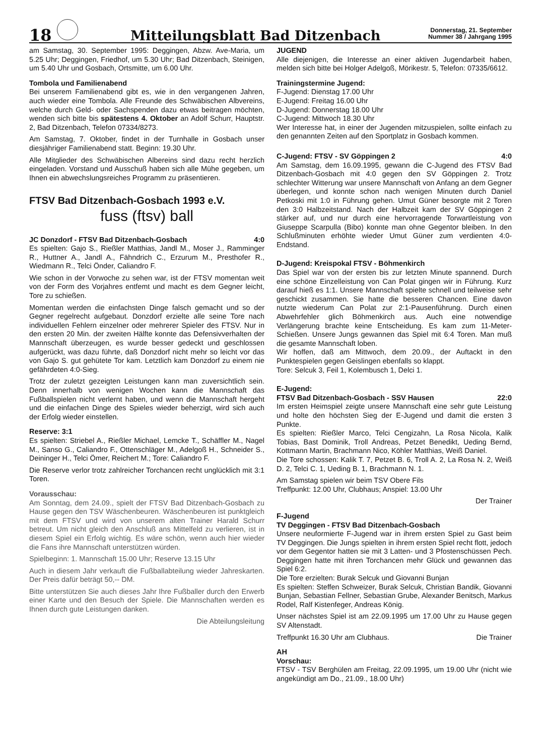18
Mitteilungsblatt Bad Ditzenbach
Donnerstag, 21. September
Nummer 38 / Jahrgang 1995
am Samstag, 30. September 1995: Deggingen, Abzw. Ave-Maria, um 5.25 Uhr; Deggingen, Friedhof, um 5.30 Uhr; Bad Ditzenbach, Steinigen, um 5.40 Uhr und Gosbach, Ortsmitte, um 6.00 Uhr.
Tombola und Familienabend
Bei unserem Familienabend gibt es, wie in den vergangenen Jahren, auch wieder eine Tombola. Alle Freunde des Schwäbischen Albvereins, welche durch Geld- oder Sachspenden dazu etwas beitragen möchten, wenden sich bitte bis spätestens 4. Oktober an Adolf Schurr, Hauptstr. 2, Bad Ditzenbach, Telefon 07334/8273.
Am Samstag, 7. Oktober, findet in der Turnhalle in Gosbach unser diesjähriger Familienabend statt. Beginn: 19.30 Uhr.
Alle Mitglieder des Schwäbischen Albereins sind dazu recht herzlich eingeladen. Vorstand und Ausschuß haben sich alle Mühe gegeben, um Ihnen ein abwechslungsreiches Programm zu präsentieren.
FTSV Bad Ditzenbach-Gosbach 1993 e.V.
fuss (ftsv) ball
JC Donzdorf - FTSV Bad Ditzenbach-Gosbach 4:0
Es spielten: Gajo S., Rießler Matthias, Jandl M., Moser J., Ramminger R., Huttner A., Jandl A., Fähndrich C., Erzurum M., Presthofer R., Wiedmann R., Telci Önder, Caliandro F.
Wie schon in der Vorwoche zu sehen war, ist der FTSV momentan weit von der Form des Vorjahres entfemt und macht es dem Gegner leicht, Tore zu schießen.
Momentan werden die einfachsten Dinge falsch gemacht und so der Gegner regelrecht aufgebaut. Donzdorf erzielte alle seine Tore nach individuellen Fehlern einzelner oder mehrerer Spieler des FTSV. Nur in den ersten 20 Min. der zweiten Hälfte konnte das Defensivverhalten der Mannschaft überzeugen, es wurde besser gedeckt und geschlossen aufgerückt, was dazu führte, daß Donzdorf nicht mehr so leicht vor das von Gajo S. gut gehütete Tor kam. Letztlich kam Donzdorf zu einem nie gefährdeten 4:0-Sieg.
Trotz der zuletzt gezeigten Leistungen kann man zuversichtlich sein. Denn innerhalb von wenigen Wochen kann die Mannschaft das Fußballspielen nicht verlernt haben, und wenn die Mannschaft hergeht und die einfachen Dinge des Spieles wieder beherzigt, wird sich auch der Erfolg wieder einstellen.
Reserve: 3:1
Es spielten: Striebel A., Rießler Michael, Lemcke T., Schäffler M., Nagel M., Sanso G., Caliandro F., Ottenschläger M., Adelgoß H., Schneider S., Deininger H., Telci Ömer, Reichert M.; Tore: Caliandro F.
Die Reserve verlor trotz zahlreicher Torchancen recht unglücklich mit 3:1 Toren.
Vorausschau:
Am Sonntag, dem 24.09., spielt der FTSV Bad Ditzenbach-Gosbach zu Hause gegen den TSV Wäschenbeuren. Wäschenbeuren ist punktgleich mit dem FTSV und wird von unserem alten Trainer Harald Schurr betreut. Um nicht gleich den Anschluß ans Mittelfeld zu verlieren, ist in diesem Spiel ein Erfolg wichtig. Es wäre schön, wenn auch hier wieder die Fans ihre Mannschaft unterstützen würden.
Spielbeginn: 1. Mannschaft 15.00 Uhr; Reserve 13.15 Uhr
Auch in diesem Jahr verkauft die Fußballabteilung wieder Jahreskarten. Der Preis dafür beträgt 50,-- DM.
Bitte unterstützen Sie auch dieses Jahr Ihre Fußballer durch den Erwerb einer Karte und den Besuch der Spiele. Die Mannschaften werden es Ihnen durch gute Leistungen danken.
Die Abteilungsleitung
JUGEND
Alle diejenigen, die Interesse an einer aktiven Jugendarbeit haben, melden sich bitte bei Holger Adelgoß, Mörikestr. 5, Telefon: 07335/6612.
Trainingstermine Jugend:
F-Jugend: Dienstag 17.00 Uhr
E-Jugend: Freitag 16.00 Uhr
D-Jugend: Donnerstag 18.00 Uhr
C-Jugend: Mittwoch 18.30 Uhr
Wer Interesse hat, in einer der Jugenden mitzuspielen, sollte einfach zu den genannten Zeiten auf den Sportplatz in Gosbach kommen.
C-Jugend: FTSV - SV Göppingen 2 4:0
Am Samstag, dem 16.09.1995, gewann die C-Jugend des FTSV Bad Ditzenbach-Gosbach mit 4:0 gegen den SV Göppingen 2. Trotz schlechter Witterung war unsere Mannschaft von Anfang an dem Gegner überlegen, und konnte schon nach wenigen Minuten durch Daniel Petkoski mit 1:0 in Führung gehen. Umut Güner besorgte mit 2 Toren den 3:0 Halbzeitstand. Nach der Halbzeit kam der SV Göppingen 2 stärker auf, und nur durch eine hervorragende Torwartleistung von Giuseppe Scarpulla (Bibo) konnte man ohne Gegentor bleiben. In den Schlußminuten erhöhte wieder Umut Güner zum verdienten 4:0-Endstand.
D-Jugend: Kreispokal FTSV - Böhmenkirch
Das Spiel war von der ersten bis zur letzten Minute spannend. Durch eine schöne Einzelleistung von Can Polat gingen wir in Führung. Kurz darauf hieß es 1:1. Unsere Mannschaft spielte schnell und teilweise sehr geschickt zusammen. Sie hatte die besseren Chancen. Eine davon nutzte wiederum Can Polat zur 2:1-Pausenführung. Durch einen Abwehrfehler glich Böhmenkirch aus. Auch eine notwendige Verlängerung brachte keine Entscheidung. Es kam zum 11-Meter-Schießen. Unsere Jungs gewannen das Spiel mit 6:4 Toren. Man muß die gesamte Mannschaft loben.
Wir hoffen, daß am Mittwoch, dem 20.09., der Auftackt in den Punktespielen gegen Geislingen ebenfalls so klappt.
Tore: Selcuk 3, Feil 1, Kolembusch 1, Delci 1.
E-Jugend:
FTSV Bad Ditzenbach-Gosbach - SSV Hausen 22:0
Im ersten Heimspiel zeigte unsere Mannschaft eine sehr gute Leistung und holte den höchsten Sieg der E-Jugend und damit die ersten 3 Punkte.
Es spielten: Rießler Marco, Telci Cengizahn, La Rosa Nicola, Kalik Tobias, Bast Dominik, Troll Andreas, Petzet Benedikt, Ueding Bernd, Kottmann Martin, Brachmann Nico, Köhler Matthias, Weiß Daniel.
Die Tore schossen: Kalik T. 7, Petzet B. 6, Troll A. 2, La Rosa N. 2, Weiß D. 2, Telci C. 1, Ueding B. 1, Brachmann N. 1.
Am Samstag spielen wir beim TSV Obere Fils
Treffpunkt: 12.00 Uhr, Clubhaus; Anspiel: 13.00 Uhr
Der Trainer
F-Jugend
TV Deggingen - FTSV Bad Ditzenbach-Gosbach
Unsere neuformierte F-Jugend war in ihrem ersten Spiel zu Gast beim TV Deggingen. Die Jungs spielten in ihrem ersten Spiel recht flott, jedoch vor dem Gegentor hatten sie mit 3 Latten- und 3 Pfostenschüssen Pech. Deggingen hatte mit ihren Torchancen mehr Glück und gewannen das Spiel 6:2.
Die Tore erzielten: Burak Selcuk und Giovanni Bunjan
Es spielten: Steffen Schweizer, Burak Selcuk, Christian Bandik, Giovanni Bunjan, Sebastian Fellner, Sebastian Grube, Alexander Benitsch, Markus Rodel, Ralf Kistenfeger, Andreas König.
Unser nächstes Spiel ist am 22.09.1995 um 17.00 Uhr zu Hause gegen SV Altenstadt.
Treffpunkt 16.30 Uhr am Clubhaus. Die Trainer
AH
Vorschau:
FTSV - TSV Berghülen am Freitag, 22.09.1995, um 19.00 Uhr (nicht wie angekündigt am Do., 21.09., 18.00 Uhr)